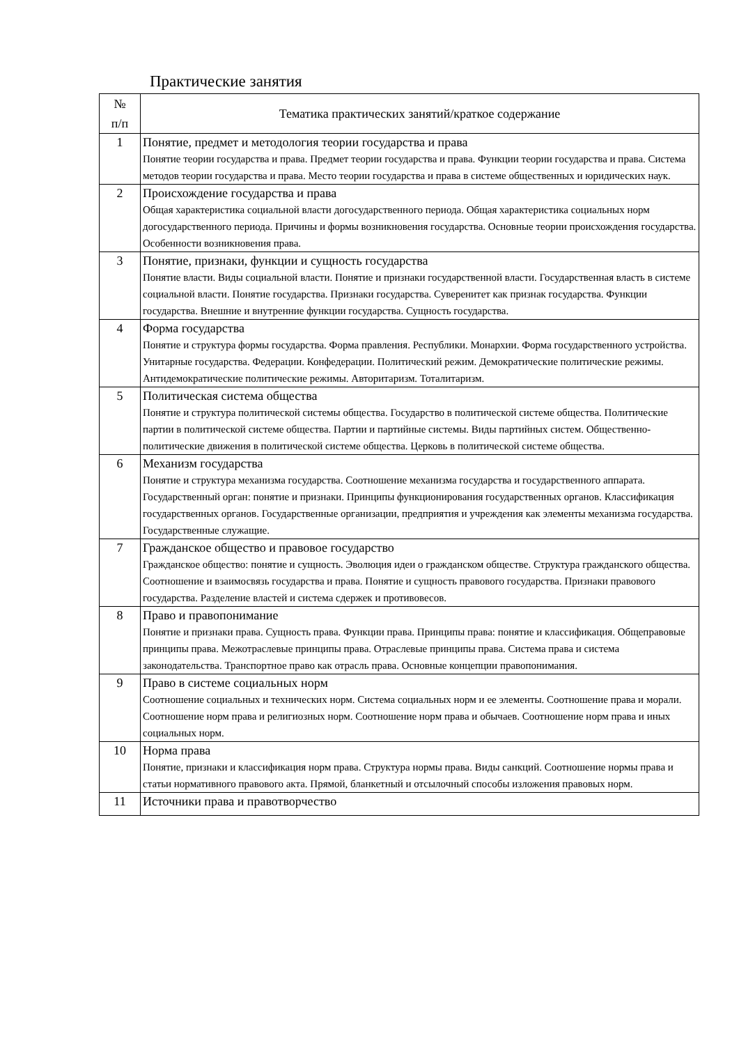Практические занятия
| № п/п | Тематика практических занятий/краткое содержание |
| --- | --- |
| 1 | Понятие, предмет и методология теории государства и права Понятие теории государства и права. Предмет теории государства и права. Функции теории государства и права. Система методов теории государства и права. Место теории государства и права в системе общественных и юридических наук. |
| 2 | Происхождение государства и права Общая характеристика социальной власти догосударственного периода. Общая характеристика социальных норм догосударственного периода. Причины и формы возникновения государства. Основные теории происхождения государства. Особенности возникновения права. |
| 3 | Понятие, признаки, функции и сущность государства Понятие власти. Виды социальной власти. Понятие и признаки государственной власти. Государственная власть в системе социальной власти. Понятие государства. Признаки государства. Суверенитет как признак государства. Функции государства. Внешние и внутренние функции государства. Сущность государства. |
| 4 | Форма государства Понятие и структура формы государства. Форма правления. Республики. Монархии. Форма государственного устройства. Унитарные государства. Федерации. Конфедерации. Политический режим. Демократические политические режимы. Антидемократические политические режимы. Авторитаризм. Тоталитаризм. |
| 5 | Политическая система общества Понятие и структура политической системы общества. Государство в политической системе общества. Политические партии в политической системе общества. Партии и партийные системы. Виды партийных систем. Общественно-политические движения в политической системе общества. Церковь в политической системе общества. |
| 6 | Механизм государства Понятие и структура механизма государства. Соотношение механизма государства и государственного аппарата. Государственный орган: понятие и признаки. Принципы функционирования государственных органов. Классификация государственных органов. Государственные организации, предприятия и учреждения как элементы механизма государства. Государственные служащие. |
| 7 | Гражданское общество и правовое государство Гражданское общество: понятие и сущность. Эволюция идеи о гражданском обществе. Структура гражданского общества. Соотношение и взаимосвязь государства и права. Понятие и сущность правового государства. Признаки правового государства. Разделение властей и система сдержек и противовесов. |
| 8 | Право и правопонимание Понятие и признаки права. Сущность права. Функции права. Принципы права: понятие и классификация. Общеправовые принципы права. Межотраслевые принципы права. Отраслевые принципы права. Система права и система законодательства. Транспортное право как отрасль права. Основные концепции правопонимания. |
| 9 | Право в системе социальных норм Соотношение социальных и технических норм. Система социальных норм и ее элементы. Соотношение права и морали. Соотношение норм права и религиозных норм. Соотношение норм права и обычаев. Соотношение норм права и иных социальных норм. |
| 10 | Норма права Понятие, признаки и классификация норм права. Структура нормы права. Виды санкций. Соотношение нормы права и статьи нормативного правового акта. Прямой, бланкетный и отсылочный способы изложения правовых норм. |
| 11 | Источники права и правотворчество |